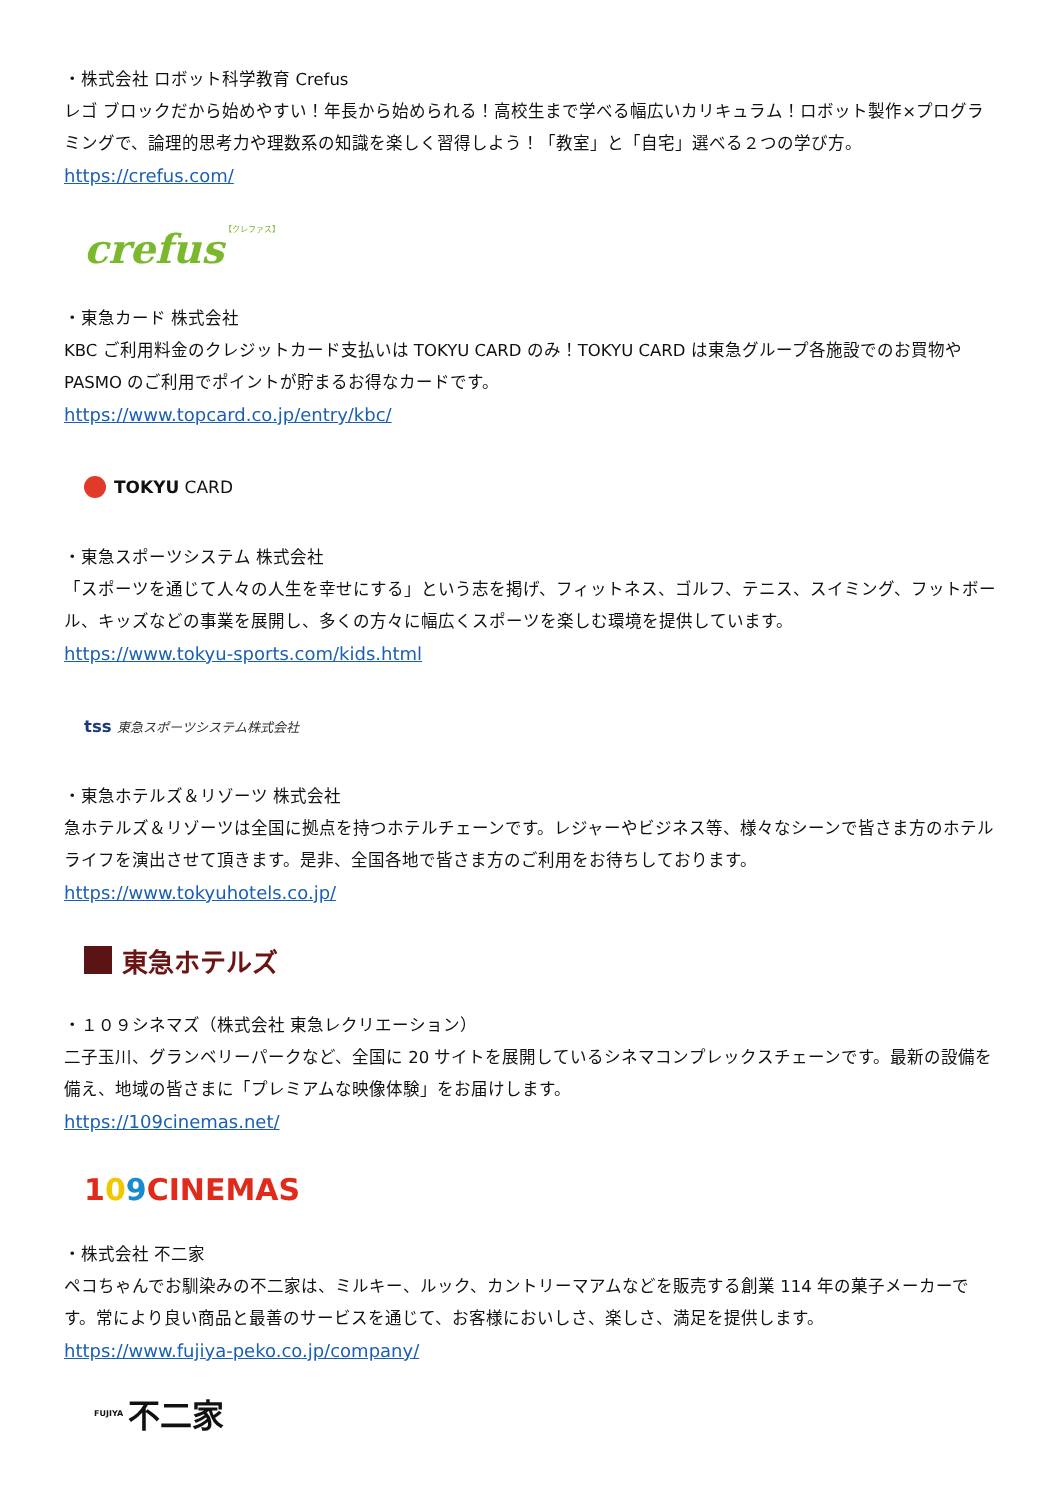・株式会社 ロボット科学教育 Crefus
レゴ ブロックだから始めやすい！年長から始められる！高校生まで学べる幅広いカリキュラム！ロボット製作×プログラミングで、論理的思考力や理数系の知識を楽しく習得しよう！「教室」と「自宅」選べる２つの学び方。
https://crefus.com/
crefus 【クレファス】
・東急カード 株式会社
KBC ご利用料金のクレジットカード支払いは TOKYU CARD のみ！TOKYU CARD は東急グループ各施設でのお買物や PASMO のご利用でポイントが貯まるお得なカードです。
https://www.topcard.co.jp/entry/kbc/
TOKYU CARD
・東急スポーツシステム 株式会社
「スポーツを通じて人々の人生を幸せにする」という志を掲げ、フィットネス、ゴルフ、テニス、スイミング、フットボール、キッズなどの事業を展開し、多くの方々に幅広くスポーツを楽しむ環境を提供しています。
https://www.tokyu-sports.com/kids.html
tss 東急スポーツシステム株式会社
・東急ホテルズ＆リゾーツ 株式会社
急ホテルズ＆リゾーツは全国に拠点を持つホテルチェーンです。レジャーやビジネス等、様々なシーンで皆さま方のホテルライフを演出させて頂きます。是非、全国各地で皆さま方のご利用をお待ちしております。
https://www.tokyuhotels.co.jp/
東急ホテルズ
・１０９シネマズ（株式会社 東急レクリエーション）
二子玉川、グランベリーパークなど、全国に 20 サイトを展開しているシネマコンプレックスチェーンです。最新の設備を備え、地域の皆さまに「プレミアムな映像体験」をお届けします。
https://109cinemas.net/
109 CINEMAS
・株式会社 不二家
ペコちゃんでお馴染みの不二家は、ミルキー、ルック、カントリーマアムなどを販売する創業 114 年の菓子メーカーです。常により良い商品と最善のサービスを通じて、お客様においしさ、楽しさ、満足を提供します。
https://www.fujiya-peko.co.jp/company/
FUJIYA 不二家